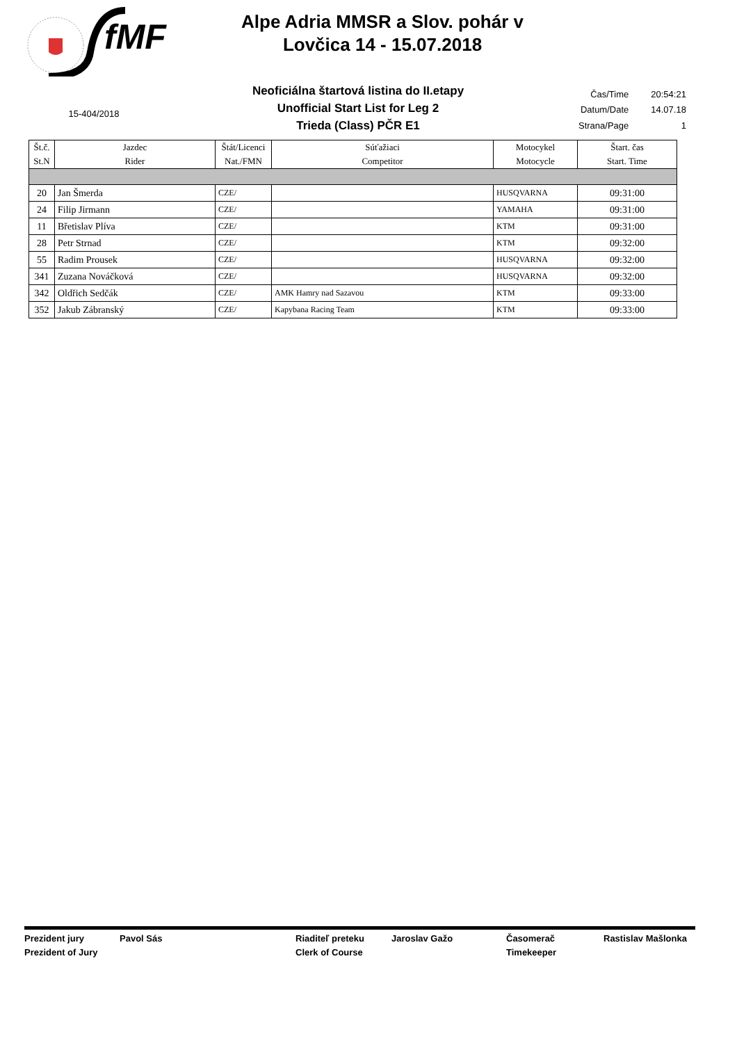fMF
Alpe Adria MMSR a Slov. pohár v
Lovčica 14 - 15.07.2018
15-404/2018
Neoficiálna štartová listina do II.etapy
Unofficial Start List for Leg 2
Trieda (Class) PČR E1
| Čas/Time | 20:54:21 |
| Datum/Date | 14.07.18 |
| Strana/Page | 1 |
| Št.č. St.N | Jazdec Rider | Štát/Licenci Nat./FMN | Súťažiaci Competitor | Motocykel Motocycle | Štart. čas Start. Time |
| --- | --- | --- | --- | --- | --- |
| 20 | Jan Šmerda | CZE/ | | HUSQVARNA | 09:31:00 |
| 24 | Filip Jirmann | CZE/ | | YAMAHA | 09:31:00 |
| 11 | Břetislav Plíva | CZE/ | | KTM | 09:31:00 |
| 28 | Petr Strnad | CZE/ | | KTM | 09:32:00 |
| 55 | Radim Prousek | CZE/ | | HUSQVARNA | 09:32:00 |
| 341 | Zuzana Nováčková | CZE/ | | HUSQVARNA | 09:32:00 |
| 342 | Oldřich Sedčák | CZE/ | AMK Hamry nad Sazavou | KTM | 09:33:00 |
| 352 | Jakub Zábranský | CZE/ | Kapybana Racing Team | KTM | 09:33:00 |
Prezident jury
Prezident of Jury
Pavol Sás Riaditeľ preteku
Clerk of Course
Jaroslav Gažo Časomerač
Timekeeper
Rastislav Mašlonka